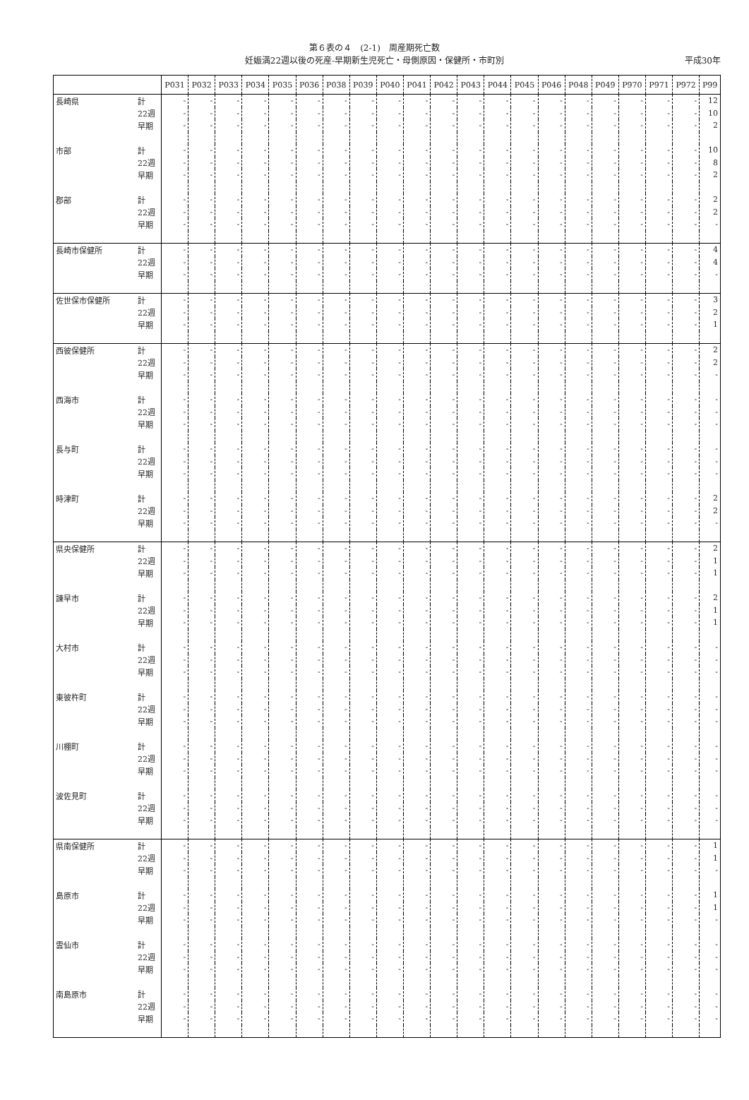第６表の４　(2-1)　周産期死亡数
妊娠満22週以後の死産-早期新生児死亡・母側原因・保健所・市町別 平成30年
| | | P031 | P032 | P033 | P034 | P035 | P036 | P038 | P039 | P040 | P041 | P042 | P043 | P044 | P045 | P046 | P048 | P049 | P970 | P971 | P972 | P99 |
| --- | --- | --- | --- | --- | --- | --- | --- | --- | --- | --- | --- | --- | --- | --- | --- | --- | --- | --- | --- | --- | --- | --- |
| 長崎県 | 計 | - | - | - | - | - | - | - | - | - | - | - | - | - | - | - | - | - | - | - | - | 12 |
| | 22週 | - | - | - | - | - | - | - | - | - | - | - | - | - | - | - | - | - | - | - | - | 10 |
| | 早期 | - | - | - | - | - | - | - | - | - | - | - | - | - | - | - | - | - | - | - | - | 2 |
| 市部 | 計 | - | - | - | - | - | - | - | - | - | - | - | - | - | - | - | - | - | - | - | - | 10 |
| | 22週 | - | - | - | - | - | - | - | - | - | - | - | - | - | - | - | - | - | - | - | - | 8 |
| | 早期 | - | - | - | - | - | - | - | - | - | - | - | - | - | - | - | - | - | - | - | - | 2 |
| 郡部 | 計 | - | - | - | - | - | - | - | - | - | - | - | - | - | - | - | - | - | - | - | - | 2 |
| | 22週 | - | - | - | - | - | - | - | - | - | - | - | - | - | - | - | - | - | - | - | - | 2 |
| | 早期 | - | - | - | - | - | - | - | - | - | - | - | - | - | - | - | - | - | - | - | - | - |
| 長崎市保健所 | 計 | - | - | - | - | - | - | - | - | - | - | - | - | - | - | - | - | - | - | - | - | 4 |
| | 22週 | - | - | - | - | - | - | - | - | - | - | - | - | - | - | - | - | - | - | - | - | 4 |
| | 早期 | - | - | - | - | - | - | - | - | - | - | - | - | - | - | - | - | - | - | - | - | - |
| 佐世保市保健所 | 計 | - | - | - | - | - | - | - | - | - | - | - | - | - | - | - | - | - | - | - | - | 3 |
| | 22週 | - | - | - | - | - | - | - | - | - | - | - | - | - | - | - | - | - | - | - | - | 2 |
| | 早期 | - | - | - | - | - | - | - | - | - | - | - | - | - | - | - | - | - | - | - | - | 1 |
| 西彼保健所 | 計 | - | - | - | - | - | - | - | - | - | - | - | - | - | - | - | - | - | - | - | - | 2 |
| | 22週 | - | - | - | - | - | - | - | - | - | - | - | - | - | - | - | - | - | - | - | - | 2 |
| | 早期 | - | - | - | - | - | - | - | - | - | - | - | - | - | - | - | - | - | - | - | - | - |
| 西海市 | 計 | - | - | - | - | - | - | - | - | - | - | - | - | - | - | - | - | - | - | - | - | - |
| | 22週 | - | - | - | - | - | - | - | - | - | - | - | - | - | - | - | - | - | - | - | - | - |
| | 早期 | - | - | - | - | - | - | - | - | - | - | - | - | - | - | - | - | - | - | - | - | - |
| 長与町 | 計 | - | - | - | - | - | - | - | - | - | - | - | - | - | - | - | - | - | - | - | - | - |
| | 22週 | - | - | - | - | - | - | - | - | - | - | - | - | - | - | - | - | - | - | - | - | - |
| | 早期 | - | - | - | - | - | - | - | - | - | - | - | - | - | - | - | - | - | - | - | - | - |
| 時津町 | 計 | - | - | - | - | - | - | - | - | - | - | - | - | - | - | - | - | - | - | - | - | 2 |
| | 22週 | - | - | - | - | - | - | - | - | - | - | - | - | - | - | - | - | - | - | - | - | 2 |
| | 早期 | - | - | - | - | - | - | - | - | - | - | - | - | - | - | - | - | - | - | - | - | - |
| 県央保健所 | 計 | - | - | - | - | - | - | - | - | - | - | - | - | - | - | - | - | - | - | - | - | 2 |
| | 22週 | - | - | - | - | - | - | - | - | - | - | - | - | - | - | - | - | - | - | - | - | 1 |
| | 早期 | - | - | - | - | - | - | - | - | - | - | - | - | - | - | - | - | - | - | - | - | 1 |
| 諫早市 | 計 | - | - | - | - | - | - | - | - | - | - | - | - | - | - | - | - | - | - | - | - | 2 |
| | 22週 | - | - | - | - | - | - | - | - | - | - | - | - | - | - | - | - | - | - | - | - | 1 |
| | 早期 | - | - | - | - | - | - | - | - | - | - | - | - | - | - | - | - | - | - | - | - | 1 |
| 大村市 | 計 | - | - | - | - | - | - | - | - | - | - | - | - | - | - | - | - | - | - | - | - | - |
| | 22週 | - | - | - | - | - | - | - | - | - | - | - | - | - | - | - | - | - | - | - | - | - |
| | 早期 | - | - | - | - | - | - | - | - | - | - | - | - | - | - | - | - | - | - | - | - | - |
| 東彼杵町 | 計 | - | - | - | - | - | - | - | - | - | - | - | - | - | - | - | - | - | - | - | - | - |
| | 22週 | - | - | - | - | - | - | - | - | - | - | - | - | - | - | - | - | - | - | - | - | - |
| | 早期 | - | - | - | - | - | - | - | - | - | - | - | - | - | - | - | - | - | - | - | - | - |
| 川棚町 | 計 | - | - | - | - | - | - | - | - | - | - | - | - | - | - | - | - | - | - | - | - | - |
| | 22週 | - | - | - | - | - | - | - | - | - | - | - | - | - | - | - | - | - | - | - | - | - |
| | 早期 | - | - | - | - | - | - | - | - | - | - | - | - | - | - | - | - | - | - | - | - | - |
| 波佐見町 | 計 | - | - | - | - | - | - | - | - | - | - | - | - | - | - | - | - | - | - | - | - | - |
| | 22週 | - | - | - | - | - | - | - | - | - | - | - | - | - | - | - | - | - | - | - | - | - |
| | 早期 | - | - | - | - | - | - | - | - | - | - | - | - | - | - | - | - | - | - | - | - | - |
| 県南保健所 | 計 | - | - | - | - | - | - | - | - | - | - | - | - | - | - | - | - | - | - | - | - | 1 |
| | 22週 | - | - | - | - | - | - | - | - | - | - | - | - | - | - | - | - | - | - | - | - | 1 |
| | 早期 | - | - | - | - | - | - | - | - | - | - | - | - | - | - | - | - | - | - | - | - | - |
| 島原市 | 計 | - | - | - | - | - | - | - | - | - | - | - | - | - | - | - | - | - | - | - | - | 1 |
| | 22週 | - | - | - | - | - | - | - | - | - | - | - | - | - | - | - | - | - | - | - | - | 1 |
| | 早期 | - | - | - | - | - | - | - | - | - | - | - | - | - | - | - | - | - | - | - | - | - |
| 雲仙市 | 計 | - | - | - | - | - | - | - | - | - | - | - | - | - | - | - | - | - | - | - | - | - |
| | 22週 | - | - | - | - | - | - | - | - | - | - | - | - | - | - | - | - | - | - | - | - | - |
| | 早期 | - | - | - | - | - | - | - | - | - | - | - | - | - | - | - | - | - | - | - | - | - |
| 南島原市 | 計 | - | - | - | - | - | - | - | - | - | - | - | - | - | - | - | - | - | - | - | - | - |
| | 22週 | - | - | - | - | - | - | - | - | - | - | - | - | - | - | - | - | - | - | - | - | - |
| | 早期 | - | - | - | - | - | - | - | - | - | - | - | - | - | - | - | - | - | - | - | - | - |